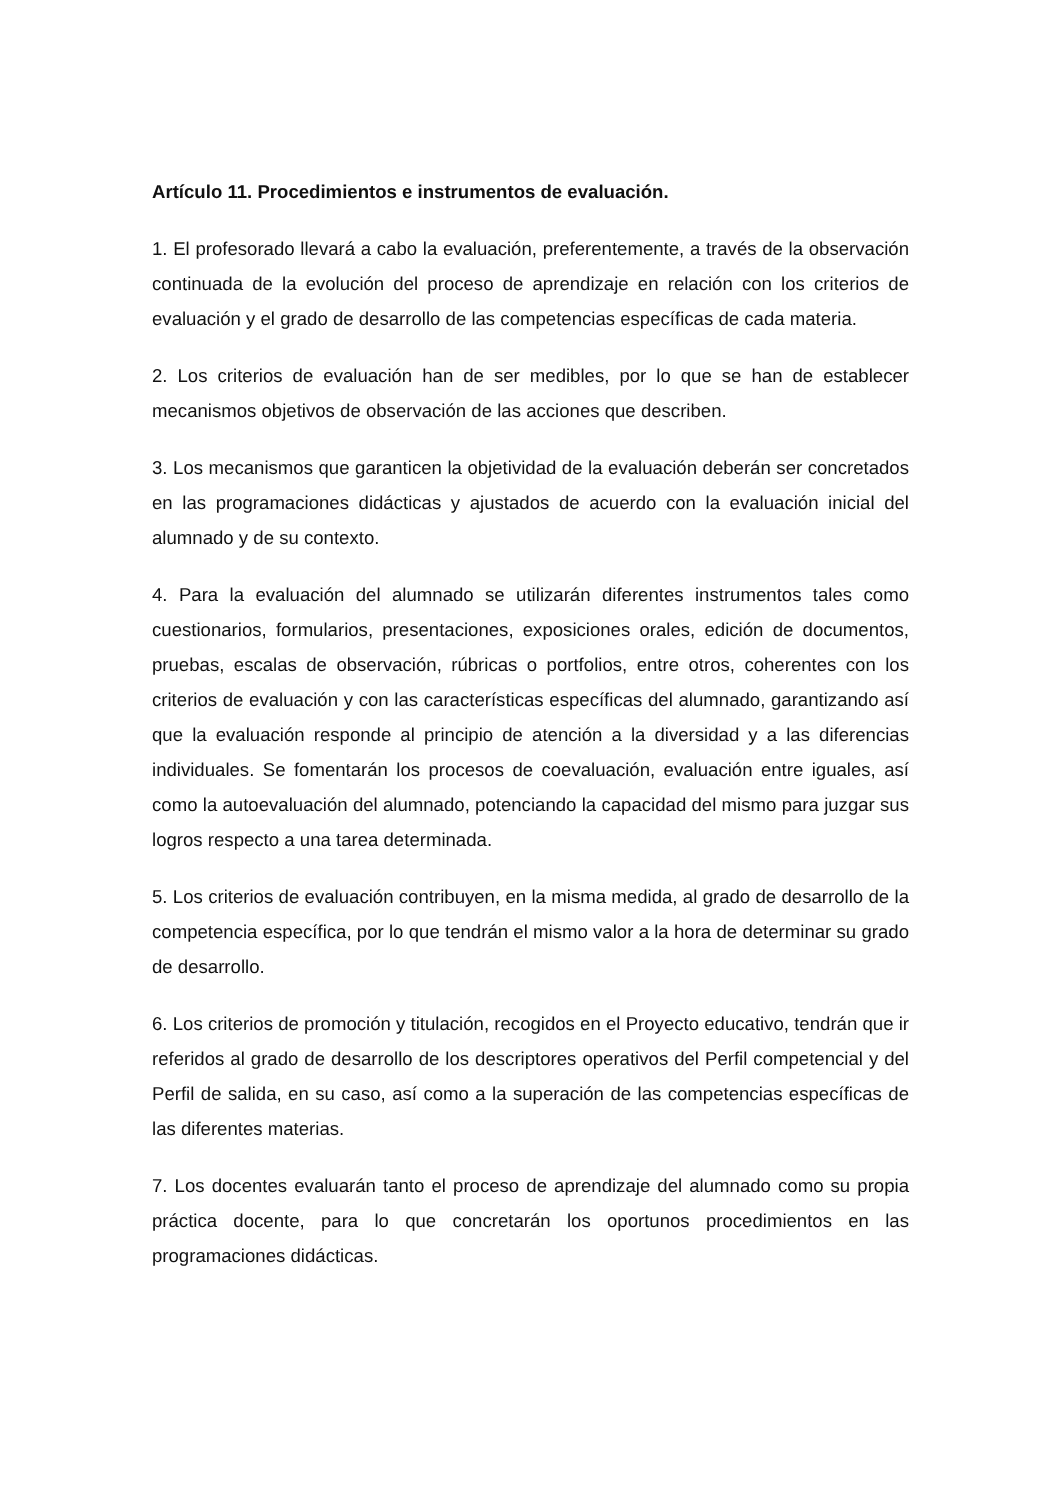Artículo 11. Procedimientos e instrumentos de evaluación.
1. El profesorado llevará a cabo la evaluación, preferentemente, a través de la observación continuada de la evolución del proceso de aprendizaje en relación con los criterios de evaluación y el grado de desarrollo de las competencias específicas de cada materia.
2. Los criterios de evaluación han de ser medibles, por lo que se han de establecer mecanismos objetivos de observación de las acciones que describen.
3. Los mecanismos que garanticen la objetividad de la evaluación deberán ser concretados en las programaciones didácticas y ajustados de acuerdo con la evaluación inicial del alumnado y de su contexto.
4. Para la evaluación del alumnado se utilizarán diferentes instrumentos tales como cuestionarios, formularios, presentaciones, exposiciones orales, edición de documentos, pruebas, escalas de observación, rúbricas o portfolios, entre otros, coherentes con los criterios de evaluación y con las características específicas del alumnado, garantizando así que la evaluación responde al principio de atención a la diversidad y a las diferencias individuales. Se fomentarán los procesos de coevaluación, evaluación entre iguales, así como la autoevaluación del alumnado, potenciando la capacidad del mismo para juzgar sus logros respecto a una tarea determinada.
5. Los criterios de evaluación contribuyen, en la misma medida, al grado de desarrollo de la competencia específica, por lo que tendrán el mismo valor a la hora de determinar su grado de desarrollo.
6. Los criterios de promoción y titulación, recogidos en el Proyecto educativo, tendrán que ir referidos al grado de desarrollo de los descriptores operativos del Perfil competencial y del Perfil de salida, en su caso, así como a la superación de las competencias específicas de las diferentes materias.
7. Los docentes evaluarán tanto el proceso de aprendizaje del alumnado como su propia práctica docente, para lo que concretarán los oportunos procedimientos en las programaciones didácticas.